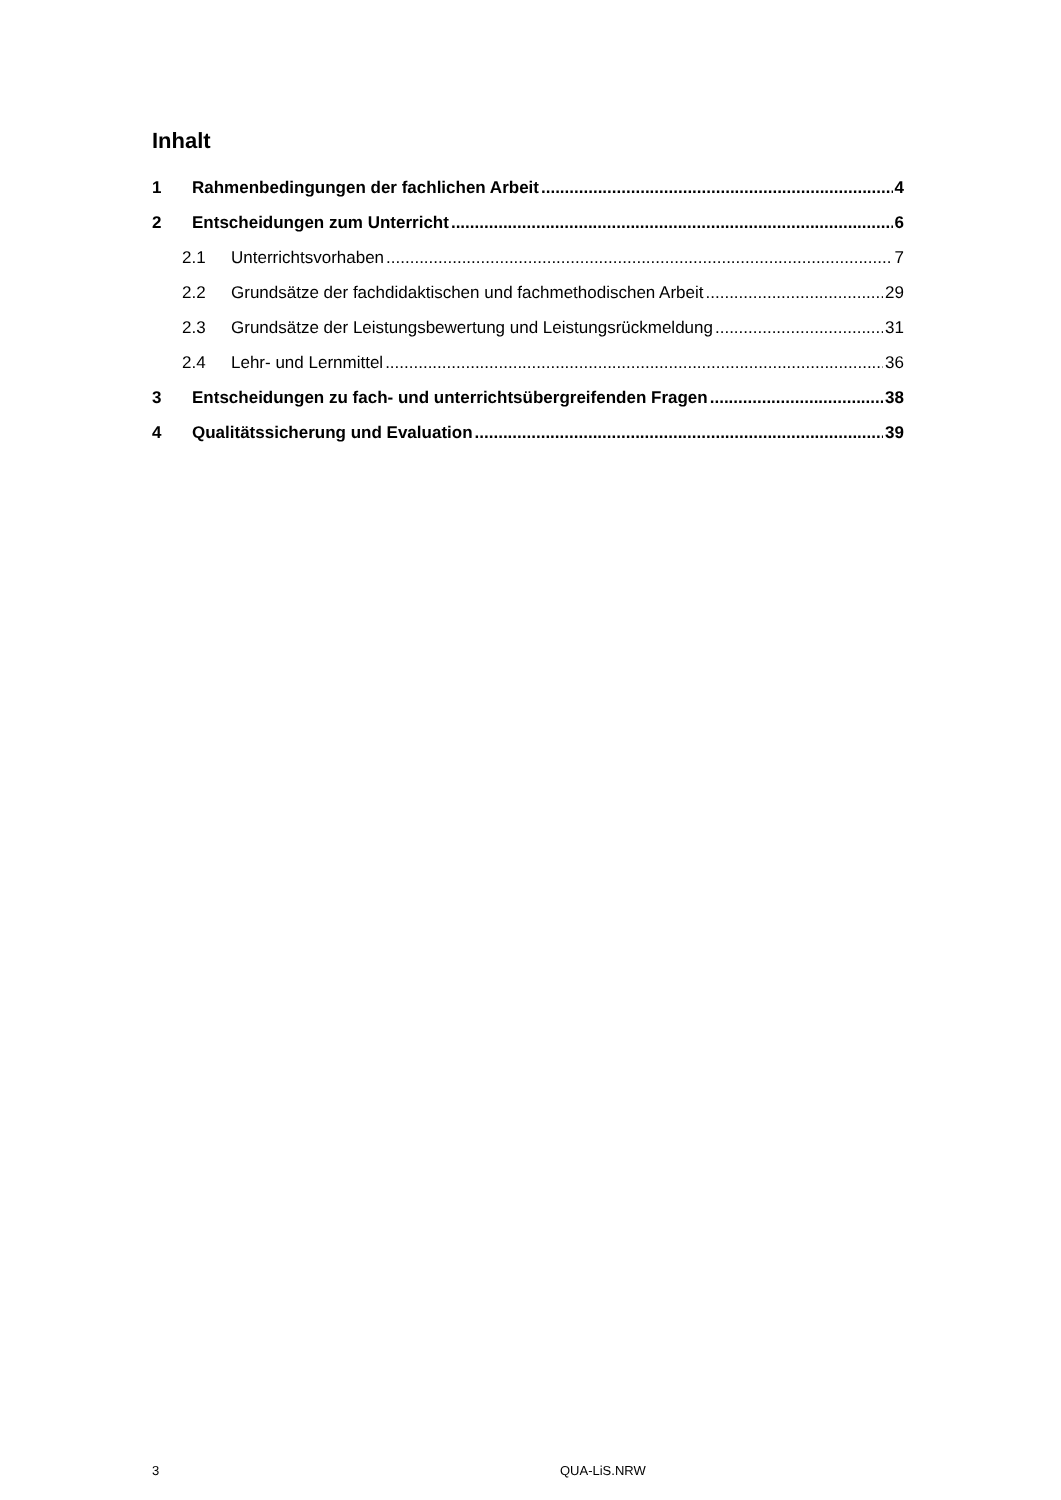Inhalt
1 Rahmenbedingungen der fachlichen Arbeit 4
2 Entscheidungen zum Unterricht 6
2.1 Unterrichtsvorhaben 7
2.2 Grundsätze der fachdidaktischen und fachmethodischen Arbeit 29
2.3 Grundsätze der Leistungsbewertung und Leistungsrückmeldung 31
2.4 Lehr- und Lernmittel 36
3 Entscheidungen zu fach- und unterrichtsübergreifenden Fragen 38
4 Qualitätssicherung und Evaluation 39
3 QUA-LiS.NRW